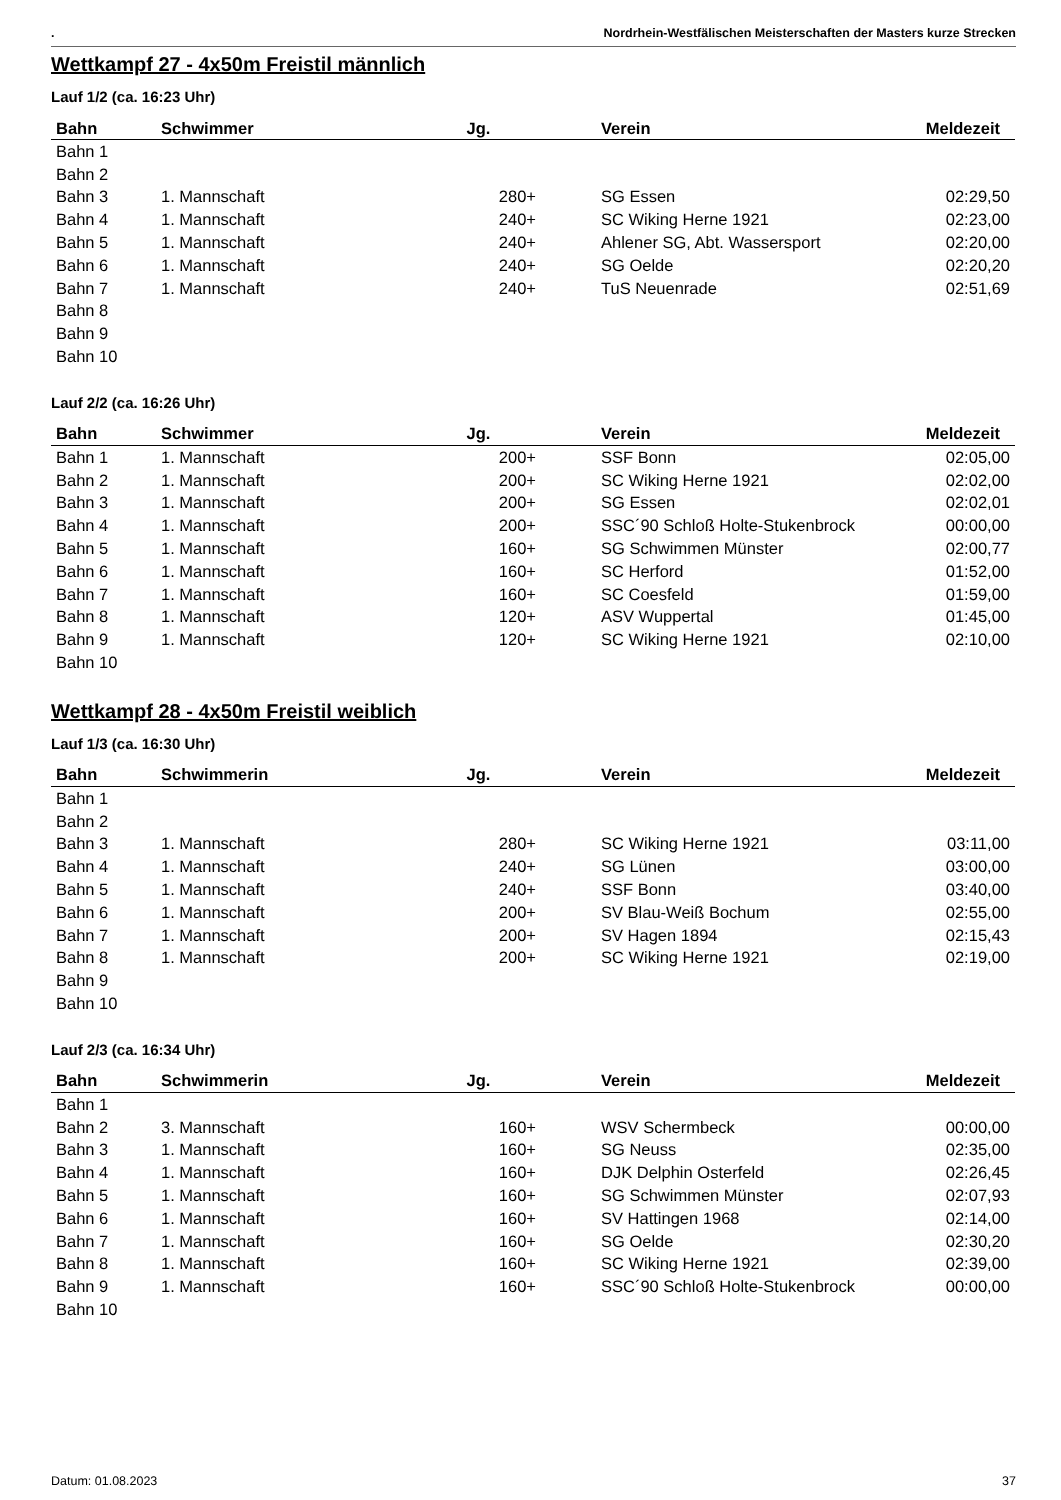. Nordrhein-Westfälischen Meisterschaften der Masters kurze Strecken
Wettkampf 27 - 4x50m Freistil männlich
Lauf 1/2 (ca. 16:23 Uhr)
| Bahn | Schwimmer | Jg. | Verein | Meldezeit |
| --- | --- | --- | --- | --- |
| Bahn 1 | | | | |
| Bahn 2 | | | | |
| Bahn 3 | 1. Mannschaft | 280+ | SG Essen | 02:29,50 |
| Bahn 4 | 1. Mannschaft | 240+ | SC Wiking Herne 1921 | 02:23,00 |
| Bahn 5 | 1. Mannschaft | 240+ | Ahlener SG, Abt. Wassersport | 02:20,00 |
| Bahn 6 | 1. Mannschaft | 240+ | SG Oelde | 02:20,20 |
| Bahn 7 | 1. Mannschaft | 240+ | TuS Neuenrade | 02:51,69 |
| Bahn 8 | | | | |
| Bahn 9 | | | | |
| Bahn 10 | | | | |
Lauf 2/2 (ca. 16:26 Uhr)
| Bahn | Schwimmer | Jg. | Verein | Meldezeit |
| --- | --- | --- | --- | --- |
| Bahn 1 | 1. Mannschaft | 200+ | SSF Bonn | 02:05,00 |
| Bahn 2 | 1. Mannschaft | 200+ | SC Wiking Herne 1921 | 02:02,00 |
| Bahn 3 | 1. Mannschaft | 200+ | SG Essen | 02:02,01 |
| Bahn 4 | 1. Mannschaft | 200+ | SSC´90 Schloß Holte-Stukenbrock | 00:00,00 |
| Bahn 5 | 1. Mannschaft | 160+ | SG Schwimmen Münster | 02:00,77 |
| Bahn 6 | 1. Mannschaft | 160+ | SC Herford | 01:52,00 |
| Bahn 7 | 1. Mannschaft | 160+ | SC Coesfeld | 01:59,00 |
| Bahn 8 | 1. Mannschaft | 120+ | ASV Wuppertal | 01:45,00 |
| Bahn 9 | 1. Mannschaft | 120+ | SC Wiking Herne 1921 | 02:10,00 |
| Bahn 10 | | | | |
Wettkampf 28 - 4x50m Freistil weiblich
Lauf 1/3 (ca. 16:30 Uhr)
| Bahn | Schwimmerin | Jg. | Verein | Meldezeit |
| --- | --- | --- | --- | --- |
| Bahn 1 | | | | |
| Bahn 2 | | | | |
| Bahn 3 | 1. Mannschaft | 280+ | SC Wiking Herne 1921 | 03:11,00 |
| Bahn 4 | 1. Mannschaft | 240+ | SG Lünen | 03:00,00 |
| Bahn 5 | 1. Mannschaft | 240+ | SSF Bonn | 03:40,00 |
| Bahn 6 | 1. Mannschaft | 200+ | SV Blau-Weiß Bochum | 02:55,00 |
| Bahn 7 | 1. Mannschaft | 200+ | SV Hagen 1894 | 02:15,43 |
| Bahn 8 | 1. Mannschaft | 200+ | SC Wiking Herne 1921 | 02:19,00 |
| Bahn 9 | | | | |
| Bahn 10 | | | | |
Lauf 2/3 (ca. 16:34 Uhr)
| Bahn | Schwimmerin | Jg. | Verein | Meldezeit |
| --- | --- | --- | --- | --- |
| Bahn 1 | | | | |
| Bahn 2 | 3. Mannschaft | 160+ | WSV Schermbeck | 00:00,00 |
| Bahn 3 | 1. Mannschaft | 160+ | SG Neuss | 02:35,00 |
| Bahn 4 | 1. Mannschaft | 160+ | DJK Delphin Osterfeld | 02:26,45 |
| Bahn 5 | 1. Mannschaft | 160+ | SG Schwimmen Münster | 02:07,93 |
| Bahn 6 | 1. Mannschaft | 160+ | SV Hattingen 1968 | 02:14,00 |
| Bahn 7 | 1. Mannschaft | 160+ | SG Oelde | 02:30,20 |
| Bahn 8 | 1. Mannschaft | 160+ | SC Wiking Herne 1921 | 02:39,00 |
| Bahn 9 | 1. Mannschaft | 160+ | SSC´90 Schloß Holte-Stukenbrock | 00:00,00 |
| Bahn 10 | | | | |
Datum: 01.08.2023 37